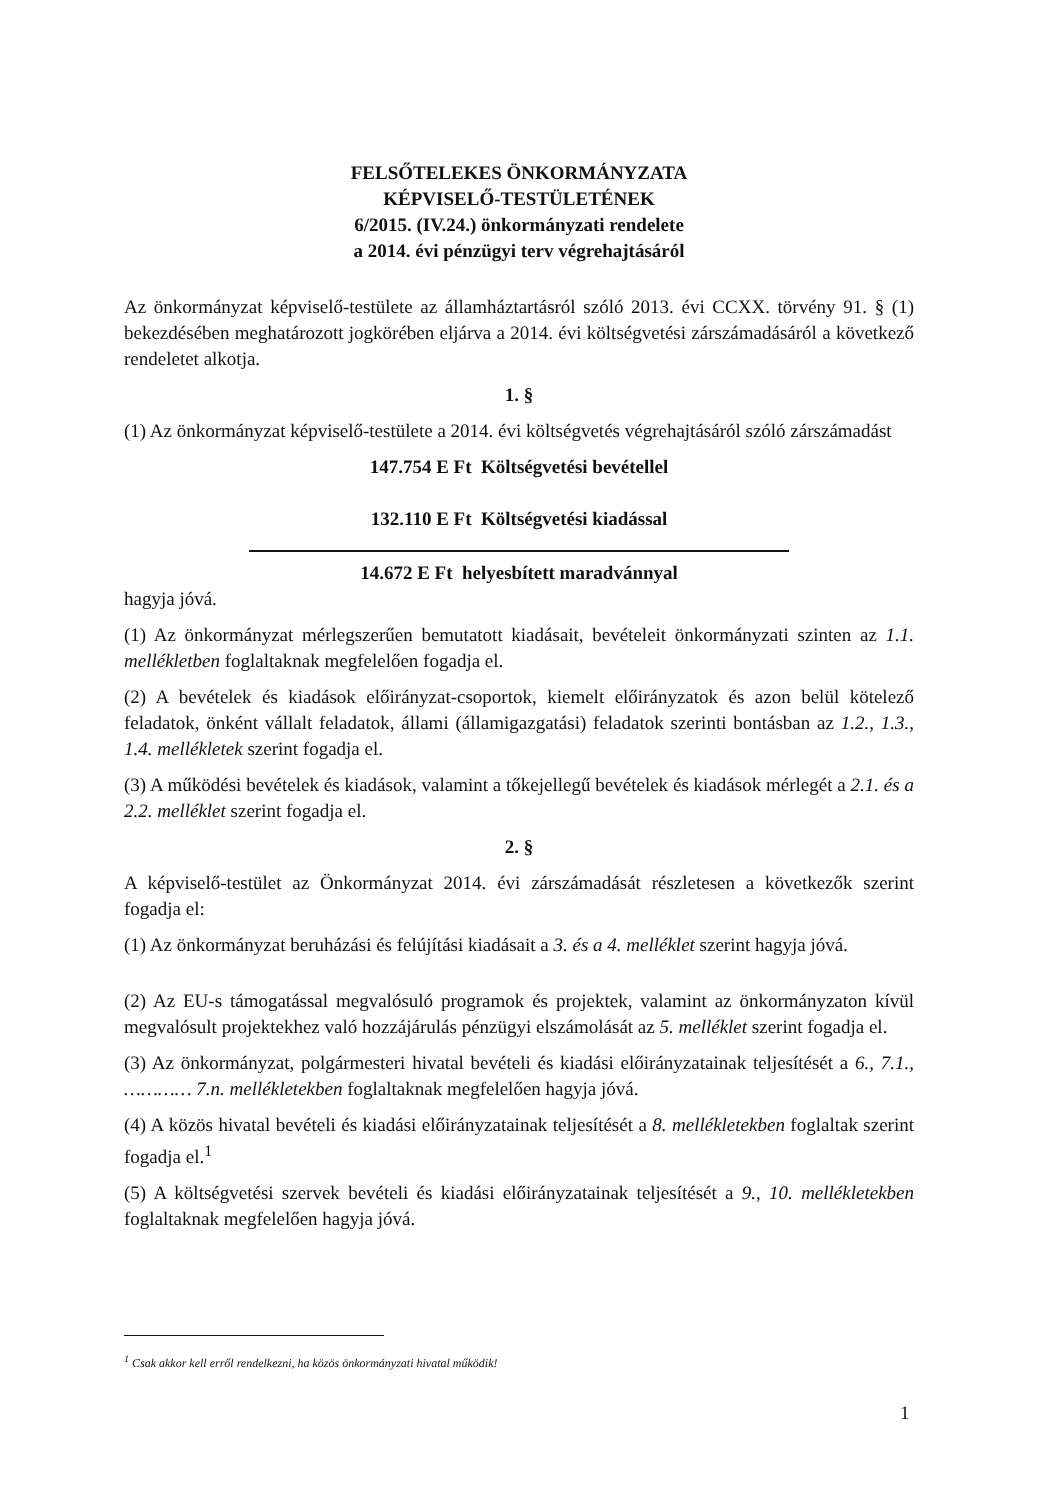FELSŐTELEKES ÖNKORMÁNYZATA
KÉPVISELŐ-TESTÜLETÉNEK
6/2015. (IV.24.) önkormányzati rendelete
a 2014. évi pénzügyi terv végrehajtásáról
Az önkormányzat képviselő-testülete az államháztartásról szóló 2013. évi CCXX. törvény 91. § (1) bekezdésében meghatározott jogkörében eljárva a 2014. évi költségvetési zárszámadásáról a következő rendeletet alkotja.
1. §
(1) Az önkormányzat képviselő-testülete a 2014. évi költségvetés végrehajtásáról szóló zárszámadást
147.754 E Ft Költségvetési bevétellel
132.110 E Ft Költségvetési kiadással
14.672 E Ft helyesbített maradvánnyal
hagyja jóvá.
(1) Az önkormányzat mérlegszerűen bemutatott kiadásait, bevételeit önkormányzati szinten az 1.1. mellékletben foglaltaknak megfelelően fogadja el.
(2) A bevételek és kiadások előirányzat-csoportok, kiemelt előirányzatok és azon belül kötelező feladatok, önként vállalt feladatok, állami (államigazgatási) feladatok szerinti bontásban az 1.2., 1.3., 1.4. mellékletek szerint fogadja el.
(3) A működési bevételek és kiadások, valamint a tőkejellegű bevételek és kiadások mérlegét a 2.1. és a 2.2. melléklet szerint fogadja el.
2. §
A képviselő-testület az Önkormányzat 2014. évi zárszámadását részletesen a következők szerint fogadja el:
(1) Az önkormányzat beruházási és felújítási kiadásait a 3. és a 4. melléklet szerint hagyja jóvá.
(2) Az EU-s támogatással megvalósuló programok és projektek, valamint az önkormányzaton kívül megvalósult projektekhez való hozzájárulás pénzügyi elszámolását az 5. melléklet szerint fogadja el.
(3) Az önkormányzat, polgármesteri hivatal bevételi és kiadási előirányzatainak teljesítését a 6., 7.1., ………… 7.n. mellékletekben foglaltaknak megfelelően hagyja jóvá.
(4) A közös hivatal bevételi és kiadási előirányzatainak teljesítését a 8. mellékletekben foglaltak szerint fogadja el.<sup>1</sup>
(5) A költségvetési szervek bevételi és kiadási előirányzatainak teljesítését a 9., 10. mellékletekben foglaltaknak megfelelően hagyja jóvá.
<sup>1</sup> Csak akkor kell erről rendelkezni, ha közös önkormányzati hivatal működik!
1